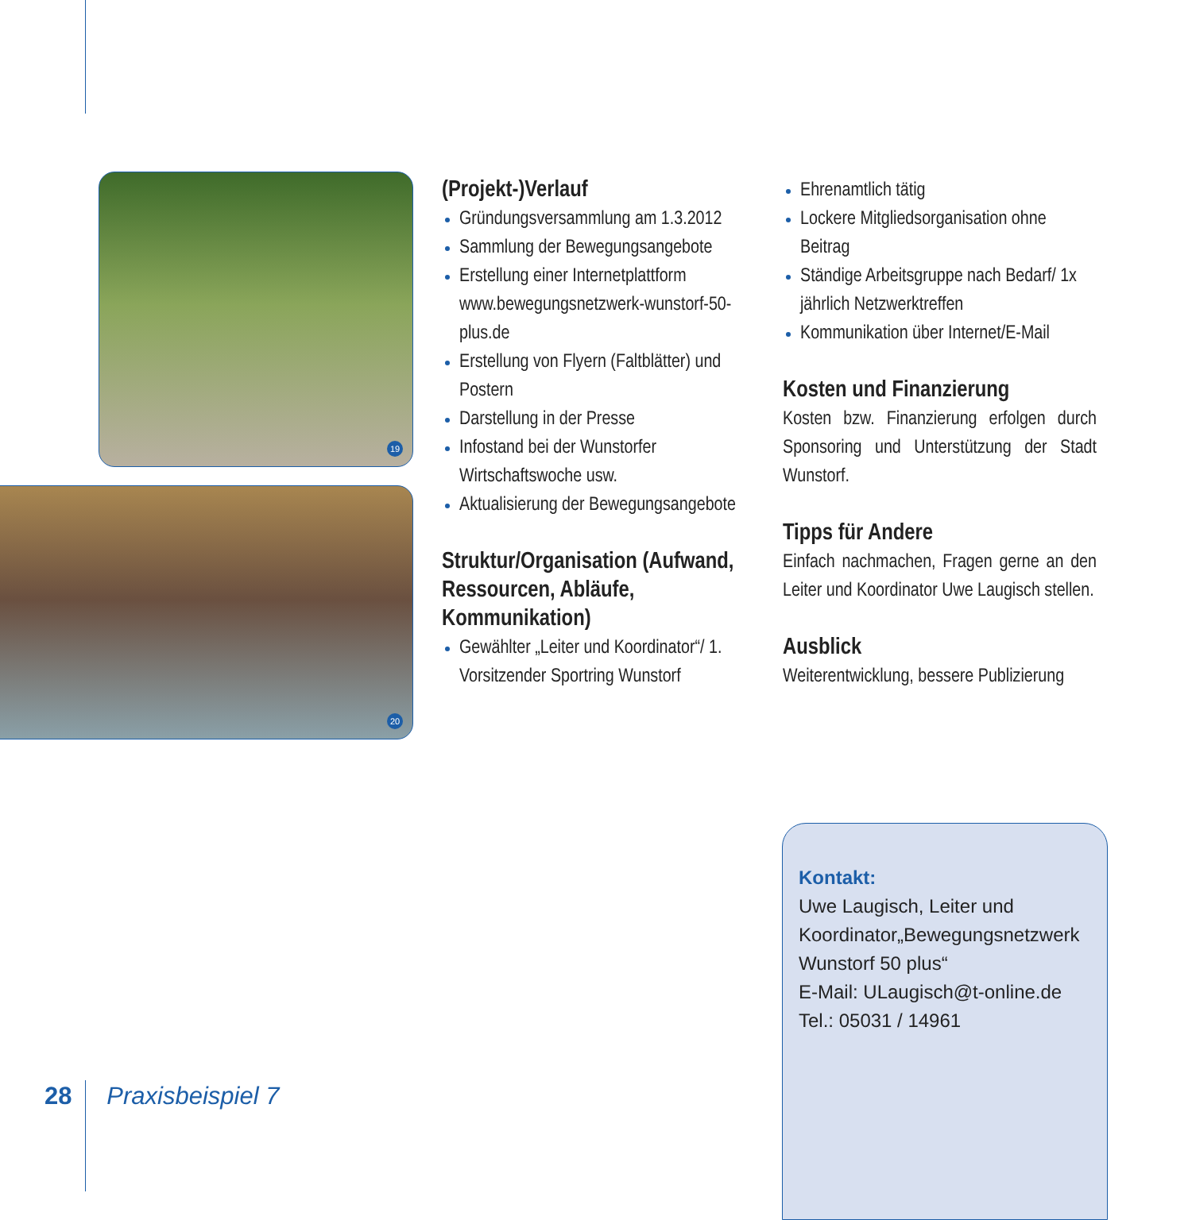19
20
(Projekt-)Verlauf
Gründungsversammlung am 1.3.2012
Sammlung der Bewegungsangebote
Erstellung einer Internetplattform www.bewegungsnetzwerk-wunstorf-50-plus.de
Erstellung von Flyern (Faltblätter) und Postern
Darstellung in der Presse
Infostand bei der Wunstorfer Wirtschaftswoche usw.
Aktualisierung der Bewegungsangebote
Struktur/Organisation (Aufwand, Ressourcen, Abläufe, Kommunikation)
Gewählter „Leiter und Koordinator“/ 1. Vorsitzender Sportring Wunstorf
Ehrenamtlich tätig
Lockere Mitgliedsorganisation ohne Beitrag
Ständige Arbeitsgruppe nach Bedarf/ 1x jährlich Netzwerktreffen
Kommunikation über Internet/E-Mail
Kosten und Finanzierung
Kosten bzw. Finanzierung erfolgen durch Sponsoring und Unterstützung der Stadt Wunstorf.
Tipps für Andere
Einfach nachmachen, Fragen gerne an den Leiter und Koordinator Uwe Laugisch stellen.
Ausblick
Weiterentwicklung, bessere Publizierung
Kontakt:
Uwe Laugisch, Leiter und Koordinator„Bewegungsnetzwerk Wunstorf 50 plus“
E-Mail: ULaugisch@t-online.de
Tel.: 05031 / 14961
28 Praxisbeispiel 7